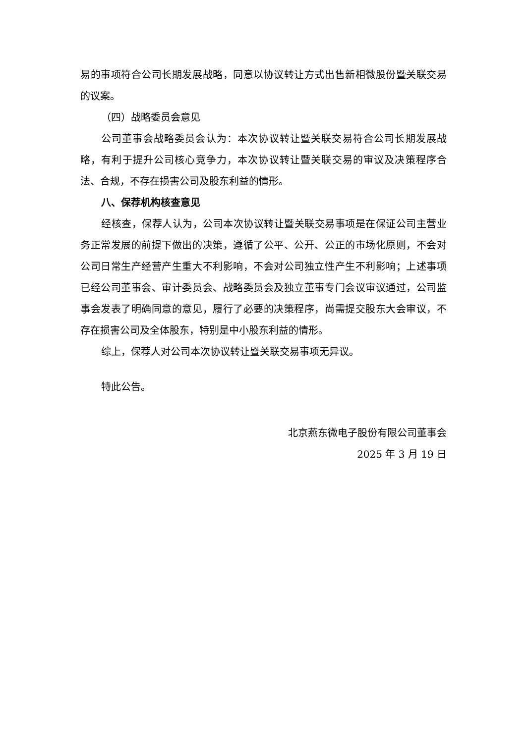易的事项符合公司长期发展战略，同意以协议转让方式出售新相微股份暨关联交易的议案。
（四）战略委员会意见
公司董事会战略委员会认为：本次协议转让暨关联交易符合公司长期发展战略，有利于提升公司核心竞争力，本次协议转让暨关联交易的审议及决策程序合法、合规，不存在损害公司及股东利益的情形。
八、保荐机构核查意见
经核查，保荐人认为，公司本次协议转让暨关联交易事项是在保证公司主营业务正常发展的前提下做出的决策，遵循了公平、公开、公正的市场化原则，不会对公司日常生产经营产生重大不利影响，不会对公司独立性产生不利影响；上述事项已经公司董事会、审计委员会、战略委员会及独立董事专门会议审议通过，公司监事会发表了明确同意的意见，履行了必要的决策程序，尚需提交股东大会审议，不存在损害公司及全体股东，特别是中小股东利益的情形。
综上，保荐人对公司本次协议转让暨关联交易事项无异议。
特此公告。
北京燕东微电子股份有限公司董事会
2025 年 3 月 19 日